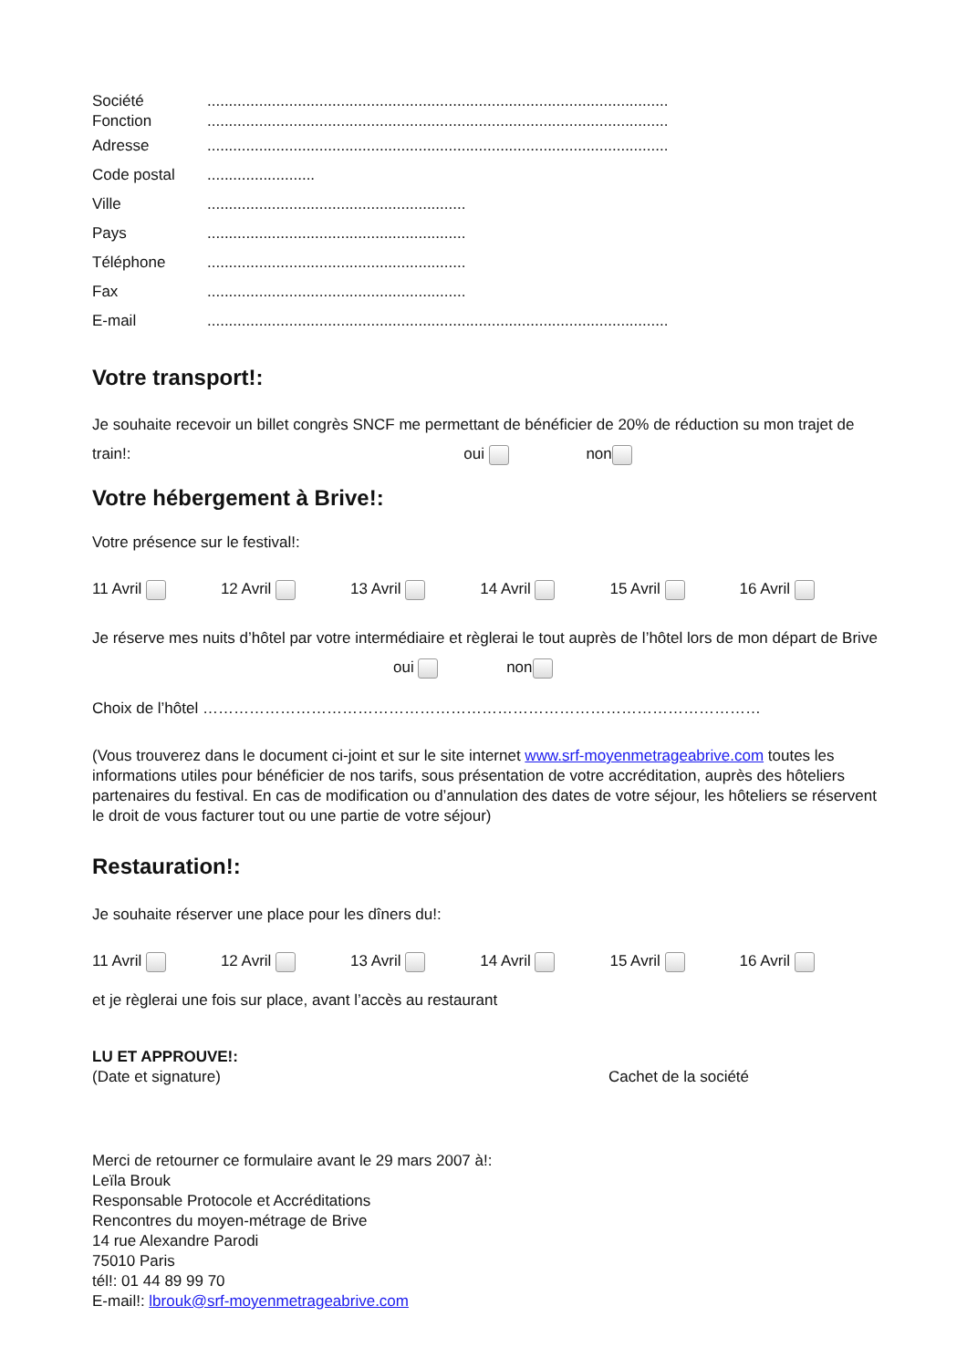Société...........................................................................................................
Fonction...........................................................................................................
Adresse...........................................................................................................
Code postal.........................
Ville............................................................
Pays............................................................
Téléphone............................................................
Fax............................................................
E-mail...........................................................................................................
Votre transport!:
Je souhaite recevoir un billet congrès SNCF me permettant de bénéficier de 20% de réduction su mon trajet de train!: oui non
Votre hébergement à Brive!:
Votre présence sur le festival!:
11 Avril 12 Avril 13 Avril 14 Avril 15 Avril 16 Avril
Je réserve mes nuits d’hôtel par votre intermédiaire et règlerai le tout auprès de l’hôtel lors de mon départ de Brive oui non
Choix de l’hôtel ………………………………………………………………………………………………
(Vous trouverez dans le document ci-joint et sur le site internet www.srf-moyenmetrageabrive.com toutes les informations utiles pour bénéficier de nos tarifs, sous présentation de votre accréditation, auprès des hôteliers partenaires du festival. En cas de modification ou d’annulation des dates de votre séjour, les hôteliers se réservent le droit de vous facturer tout ou une partie de votre séjour)
Restauration!:
Je souhaite réserver une place pour les dîners du!:
11 Avril 12 Avril 13 Avril 14 Avril 15 Avril 16 Avril
et je règlerai une fois sur place, avant l’accès au restaurant
LU ET APPROUVE!:
(Date et signature) Cachet de la société
Merci de retourner ce formulaire avant le 29 mars 2007 à!:
Leïla Brouk
Responsable Protocole et Accréditations
Rencontres du moyen-métrage de Brive
14 rue Alexandre Parodi
75010 Paris
tél!: 01 44 89 99 70
E-mail!: lbrouk@srf-moyenmetrageabrive.com